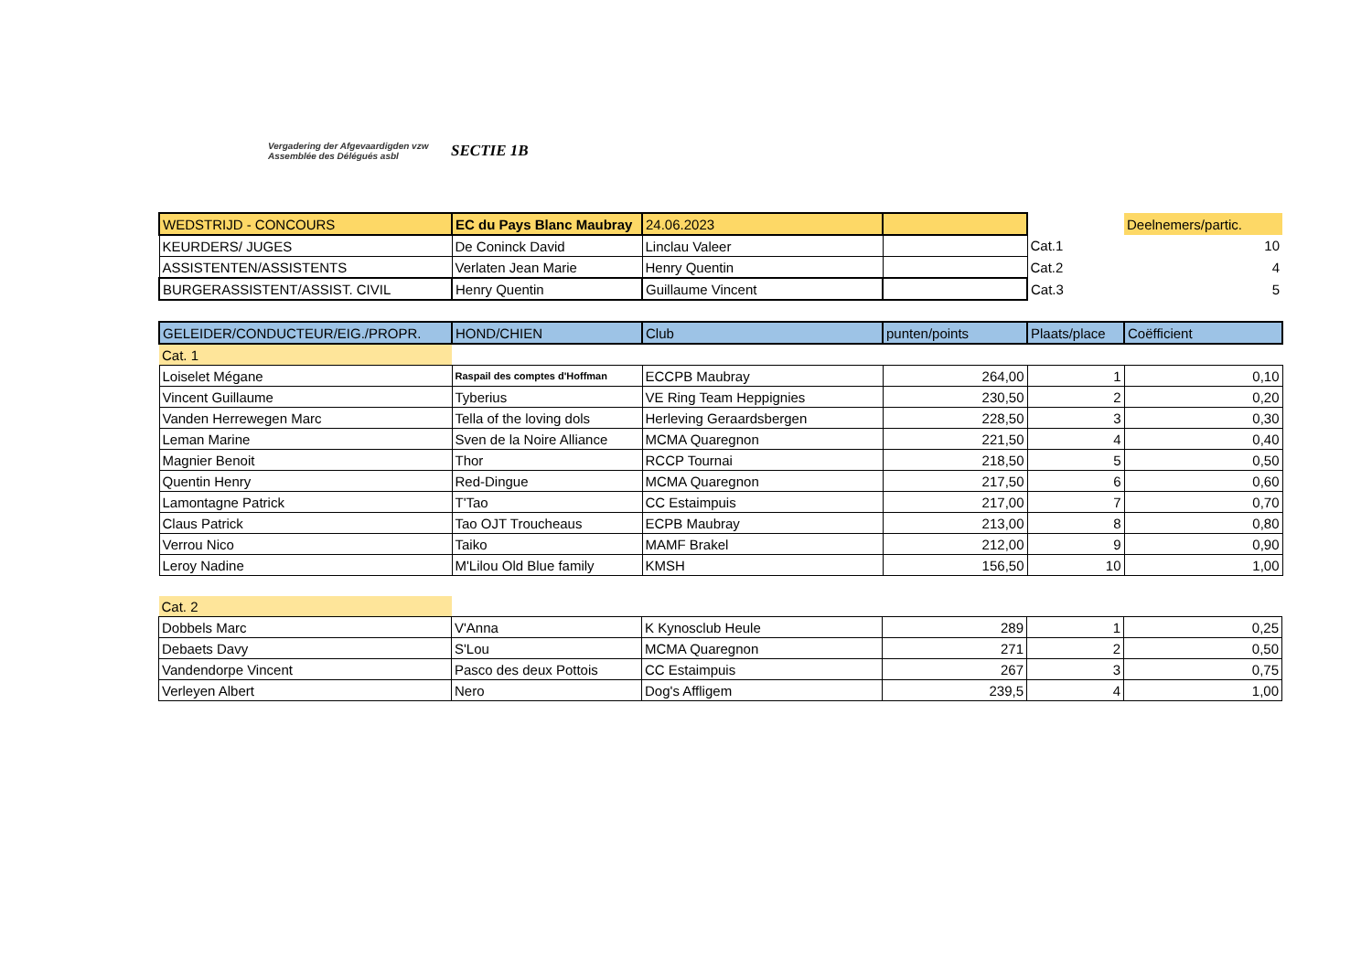Vergadering der Afgevaardigden vzw
Assemblée des Délégués asbl
SECTIE 1B
| WEDSTRIJD - CONCOURS | EC du Pays Blanc Maubray | 24.06.2023 | | | Deelnemers/partic. |
| KEURDERS/ JUGES | De Coninck David | Linclau Valeer | | Cat.1 | 10 |
| ASSISTENTEN/ASSISTENTS | Verlaten Jean Marie | Henry Quentin | | Cat.2 | 4 |
| BURGERASSISTENT/ASSIST. CIVIL | Henry Quentin | Guillaume Vincent | | Cat.3 | 5 |
| GELEIDER/CONDUCTEUR/EIG./PROPR. | HOND/CHIEN | Club | punten/points | Plaats/place | Coëfficient |
| --- | --- | --- | --- | --- | --- |
| Cat. 1 | | | | | |
| Loiselet Mégane | Raspail des comptes d'Hoffman | ECCPB Maubray | 264,00 | 1 | 0,10 |
| Vincent Guillaume | Tyberius | VE Ring Team Heppignies | 230,50 | 2 | 0,20 |
| Vanden Herrewegen Marc | Tella of the loving dols | Herleving Geraardsbergen | 228,50 | 3 | 0,30 |
| Leman Marine | Sven de la Noire Alliance | MCMA Quaregnon | 221,50 | 4 | 0,40 |
| Magnier Benoit | Thor | RCCP Tournai | 218,50 | 5 | 0,50 |
| Quentin Henry | Red-Dingue | MCMA Quaregnon | 217,50 | 6 | 0,60 |
| Lamontagne Patrick | T'Tao | CC Estaimpuis | 217,00 | 7 | 0,70 |
| Claus Patrick | Tao OJT Troucheaus | ECPB Maubray | 213,00 | 8 | 0,80 |
| Verrou Nico | Taiko | MAMF Brakel | 212,00 | 9 | 0,90 |
| Leroy Nadine | M'Lilou Old Blue family | KMSH | 156,50 | 10 | 1,00 |
| Cat. 2 | | | | | |
| Dobbels Marc | V'Anna | K Kynosclub Heule | 289 | 1 | 0,25 |
| Debaets Davy | S'Lou | MCMA Quaregnon | 271 | 2 | 0,50 |
| Vandendorpe Vincent | Pasco des deux Pottois | CC Estaimpuis | 267 | 3 | 0,75 |
| Verleyen Albert | Nero | Dog's Affligem | 239,5 | 4 | 1,00 |